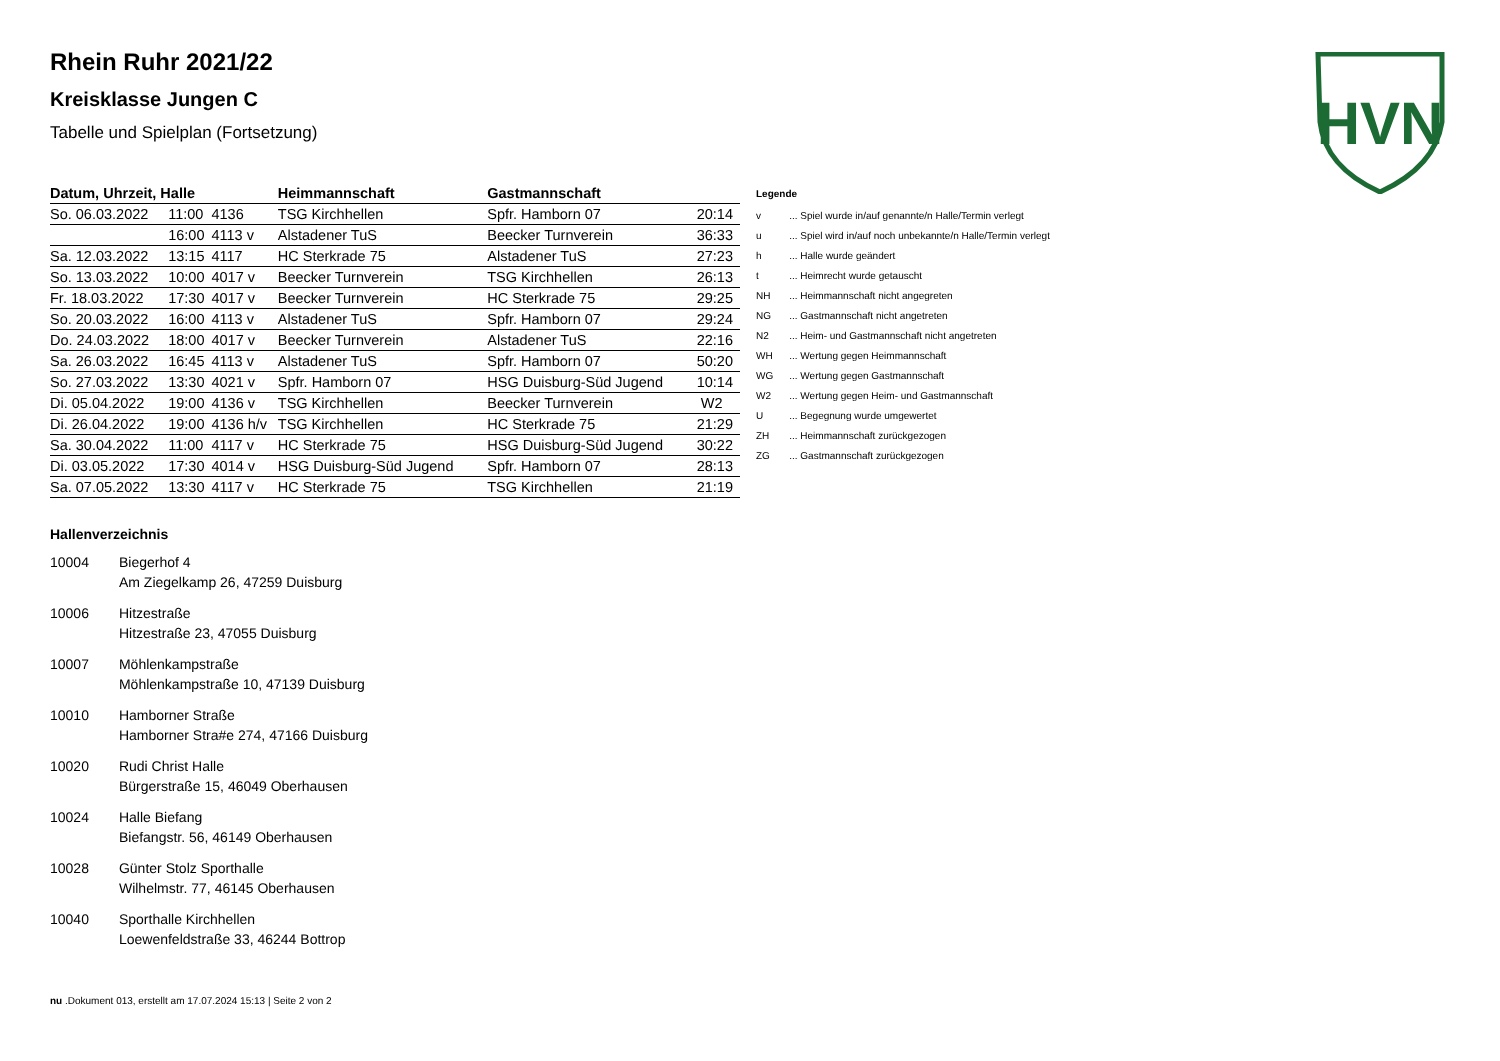HVN
Rhein Ruhr 2021/22
Kreisklasse Jungen C
Tabelle und Spielplan (Fortsetzung)
| Datum, Uhrzeit, Halle | | | Heimmannschaft | Gastmannschaft | |
| --- | --- | --- | --- | --- | --- |
| So. 06.03.2022 | 11:00 | 4136 | TSG Kirchhellen | Spfr. Hamborn 07 | 20:14 |
| | 16:00 | 4113 v | Alstadener TuS | Beecker Turnverein | 36:33 |
| Sa. 12.03.2022 | 13:15 | 4117 | HC Sterkrade 75 | Alstadener TuS | 27:23 |
| So. 13.03.2022 | 10:00 | 4017 v | Beecker Turnverein | TSG Kirchhellen | 26:13 |
| Fr. 18.03.2022 | 17:30 | 4017 v | Beecker Turnverein | HC Sterkrade 75 | 29:25 |
| So. 20.03.2022 | 16:00 | 4113 v | Alstadener TuS | Spfr. Hamborn 07 | 29:24 |
| Do. 24.03.2022 | 18:00 | 4017 v | Beecker Turnverein | Alstadener TuS | 22:16 |
| Sa. 26.03.2022 | 16:45 | 4113 v | Alstadener TuS | Spfr. Hamborn 07 | 50:20 |
| So. 27.03.2022 | 13:30 | 4021 v | Spfr. Hamborn 07 | HSG Duisburg-Süd Jugend | 10:14 |
| Di. 05.04.2022 | 19:00 | 4136 v | TSG Kirchhellen | Beecker Turnverein | W2 |
| Di. 26.04.2022 | 19:00 | 4136 h/v | TSG Kirchhellen | HC Sterkrade 75 | 21:29 |
| Sa. 30.04.2022 | 11:00 | 4117 v | HC Sterkrade 75 | HSG Duisburg-Süd Jugend | 30:22 |
| Di. 03.05.2022 | 17:30 | 4014 v | HSG Duisburg-Süd Jugend | Spfr. Hamborn 07 | 28:13 |
| Sa. 07.05.2022 | 13:30 | 4117 v | HC Sterkrade 75 | TSG Kirchhellen | 21:19 |
Legende
| v | ... Spiel wurde in/auf genannte/n Halle/Termin verlegt |
| u | ... Spiel wird in/auf noch unbekannte/n Halle/Termin verlegt |
| h | ... Halle wurde geändert |
| t | ... Heimrecht wurde getauscht |
| NH | ... Heimmannschaft nicht angegreten |
| NG | ... Gastmannschaft nicht angetreten |
| N2 | ... Heim- und Gastmannschaft nicht angetreten |
| WH | ... Wertung gegen Heimmannschaft |
| WG | ... Wertung gegen Gastmannschaft |
| W2 | ... Wertung gegen Heim- und Gastmannschaft |
| U | ... Begegnung wurde umgewertet |
| ZH | ... Heimmannschaft zurückgezogen |
| ZG | ... Gastmannschaft zurückgezogen |
Hallenverzeichnis
| 10004 | Biegerhof 4 Am Ziegelkamp 26, 47259 Duisburg |
| 10006 | Hitzestraße Hitzestraße 23, 47055 Duisburg |
| 10007 | Möhlenkampstraße Möhlenkampstraße 10, 47139 Duisburg |
| 10010 | Hamborner Straße Hamborner Stra#e 274, 47166 Duisburg |
| 10020 | Rudi Christ Halle Bürgerstraße 15, 46049 Oberhausen |
| 10024 | Halle Biefang Biefangstr. 56, 46149 Oberhausen |
| 10028 | Günter Stolz Sporthalle Wilhelmstr. 77, 46145 Oberhausen |
| 10040 | Sporthalle Kirchhellen Loewenfeldstraße 33, 46244 Bottrop |
nu .Dokument 013, erstellt am 17.07.2024 15:13 | Seite 2 von 2